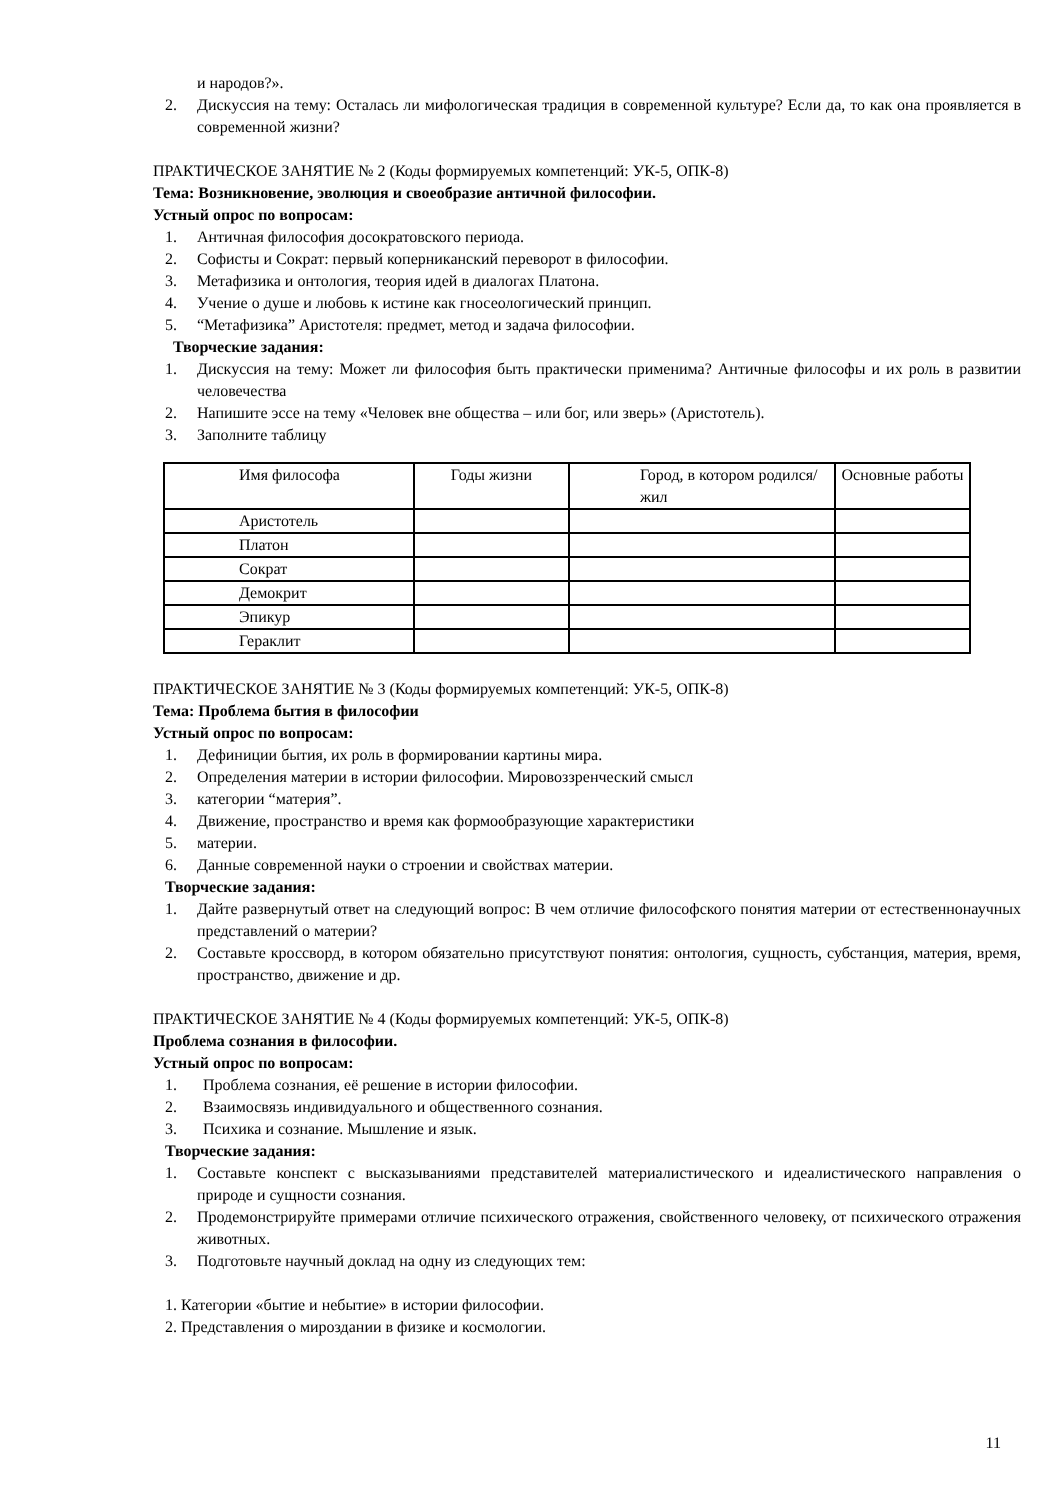и народов?».
2. Дискуссия на тему: Осталась ли мифологическая традиция в современной культуре? Если да, то как она проявляется в современной жизни?
ПРАКТИЧЕСКОЕ ЗАНЯТИЕ № 2 (Коды формируемых компетенций: УК-5, ОПК-8)
Тема: Возникновение, эволюция и своеобразие античной философии.
Устный опрос по вопросам:
1. Античная философия досократовского периода.
2. Софисты и Сократ: первый коперниканский переворот в философии.
3. Метафизика и онтология, теория идей в диалогах Платона.
4. Учение о душе и любовь к истине как гносеологический принцип.
5. “Метафизика” Аристотеля: предмет, метод и задача философии.
Творческие задания:
1. Дискуссия на тему: Может ли философия быть практически применима? Античные философы и их роль в развитии человечества
2. Напишите эссе на тему «Человек вне общества – или бог, или зверь» (Аристотель).
3. Заполните таблицу
| Имя философа | Годы жизни | Город, в котором родился/жил | Основные работы |
| Аристотель | | | |
| Платон | | | |
| Сократ | | | |
| Демокрит | | | |
| Эпикур | | | |
| Гераклит | | | |
ПРАКТИЧЕСКОЕ ЗАНЯТИЕ № 3 (Коды формируемых компетенций: УК-5, ОПК-8)
Тема: Проблема бытия в философии
Устный опрос по вопросам:
1. Дефиниции бытия, их роль в формировании картины мира.
2. Определения материи в истории философии. Мировоззренческий смысл
3. категории “материя”.
4. Движение, пространство и время как формообразующие характеристики
5. материи.
6. Данные современной науки о строении и свойствах материи.
Творческие задания:
1. Дайте развернутый ответ на следующий вопрос: В чем отличие философского понятия материи от естественнонаучных представлений о материи?
2. Составьте кроссворд, в котором обязательно присутствуют понятия: онтология, сущность, субстанция, материя, время, пространство, движение и др.
ПРАКТИЧЕСКОЕ ЗАНЯТИЕ № 4 (Коды формируемых компетенций: УК-5, ОПК-8)
Проблема сознания в философии.
Устный опрос по вопросам:
1. Проблема сознания, её решение в истории философии.
2. Взаимосвязь индивидуального и общественного сознания.
3. Психика и сознание. Мышление и язык.
Творческие задания:
1. Составьте конспект с высказываниями представителей материалистического и идеалистического направления о природе и сущности сознания.
2. Продемонстрируйте примерами отличие психического отражения, свойственного человеку, от психического отражения животных.
3. Подготовьте научный доклад на одну из следующих тем:
1. Категории «бытие и небытие» в истории философии.
2. Представления о мироздании в физике и космологии.
11